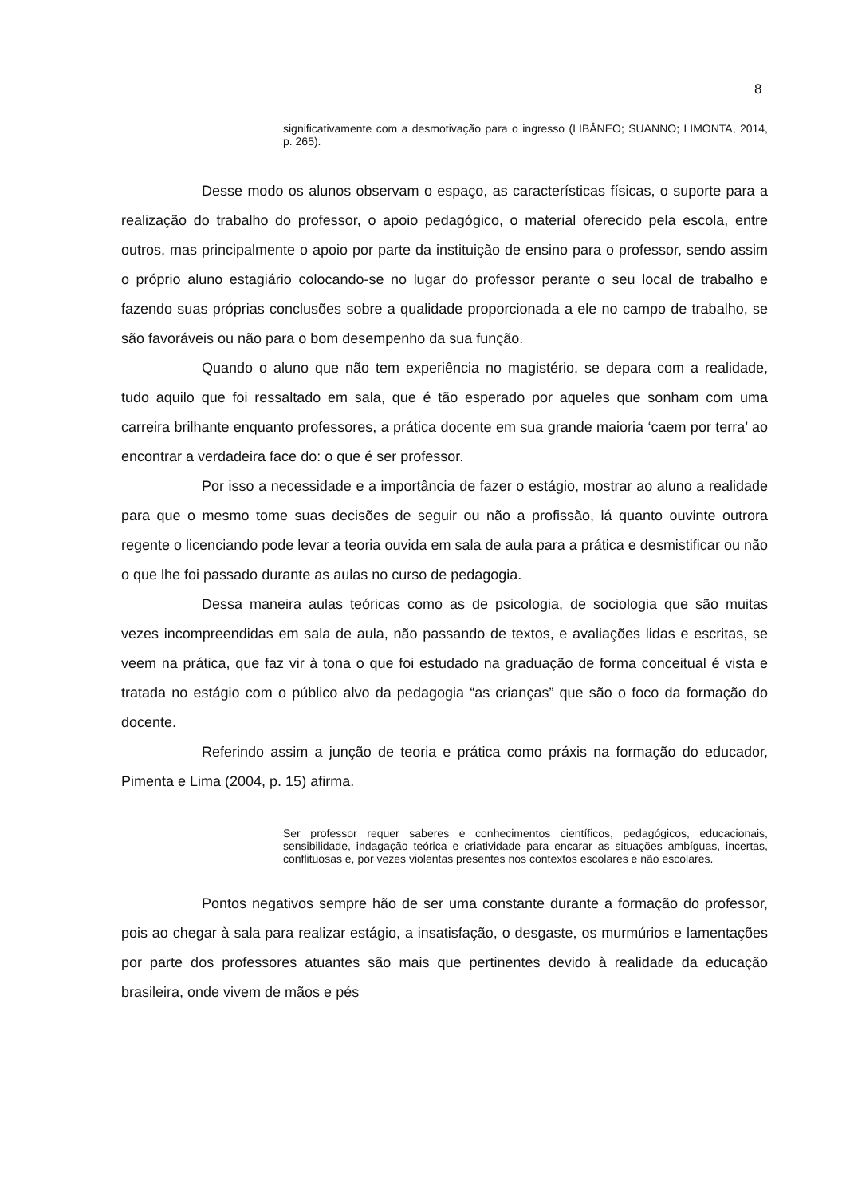8
significativamente com a desmotivação para o ingresso (LIBÂNEO; SUANNO; LIMONTA, 2014, p. 265).
Desse modo os alunos observam o espaço, as características físicas, o suporte para a realização do trabalho do professor, o apoio pedagógico, o material oferecido pela escola, entre outros, mas principalmente o apoio por parte da instituição de ensino para o professor, sendo assim o próprio aluno estagiário colocando-se no lugar do professor perante o seu local de trabalho e fazendo suas próprias conclusões sobre a qualidade proporcionada a ele no campo de trabalho, se são favoráveis ou não para o bom desempenho da sua função.
Quando o aluno que não tem experiência no magistério, se depara com a realidade, tudo aquilo que foi ressaltado em sala, que é tão esperado por aqueles que sonham com uma carreira brilhante enquanto professores, a prática docente em sua grande maioria ‘caem por terra’ ao encontrar a verdadeira face do: o que é ser professor.
Por isso a necessidade e a importância de fazer o estágio, mostrar ao aluno a realidade para que o mesmo tome suas decisões de seguir ou não a profissão, lá quanto ouvinte outrora regente o licenciando pode levar a teoria ouvida em sala de aula para a prática e desmistificar ou não o que lhe foi passado durante as aulas no curso de pedagogia.
Dessa maneira aulas teóricas como as de psicologia, de sociologia que são muitas vezes incompreendidas em sala de aula, não passando de textos, e avaliações lidas e escritas, se veem na prática, que faz vir à tona o que foi estudado na graduação de forma conceitual é vista e tratada no estágio com o público alvo da pedagogia “as crianças” que são o foco da formação do docente.
Referindo assim a junção de teoria e prática como práxis na formação do educador, Pimenta e Lima (2004, p. 15) afirma.
Ser professor requer saberes e conhecimentos científicos, pedagógicos, educacionais, sensibilidade, indagação teórica e criatividade para encarar as situações ambíguas, incertas, conflituosas e, por vezes violentas presentes nos contextos escolares e não escolares.
Pontos negativos sempre hão de ser uma constante durante a formação do professor, pois ao chegar à sala para realizar estágio, a insatisfação, o desgaste, os murmúrios e lamentações por parte dos professores atuantes são mais que pertinentes devido à realidade da educação brasileira, onde vivem de mãos e pés